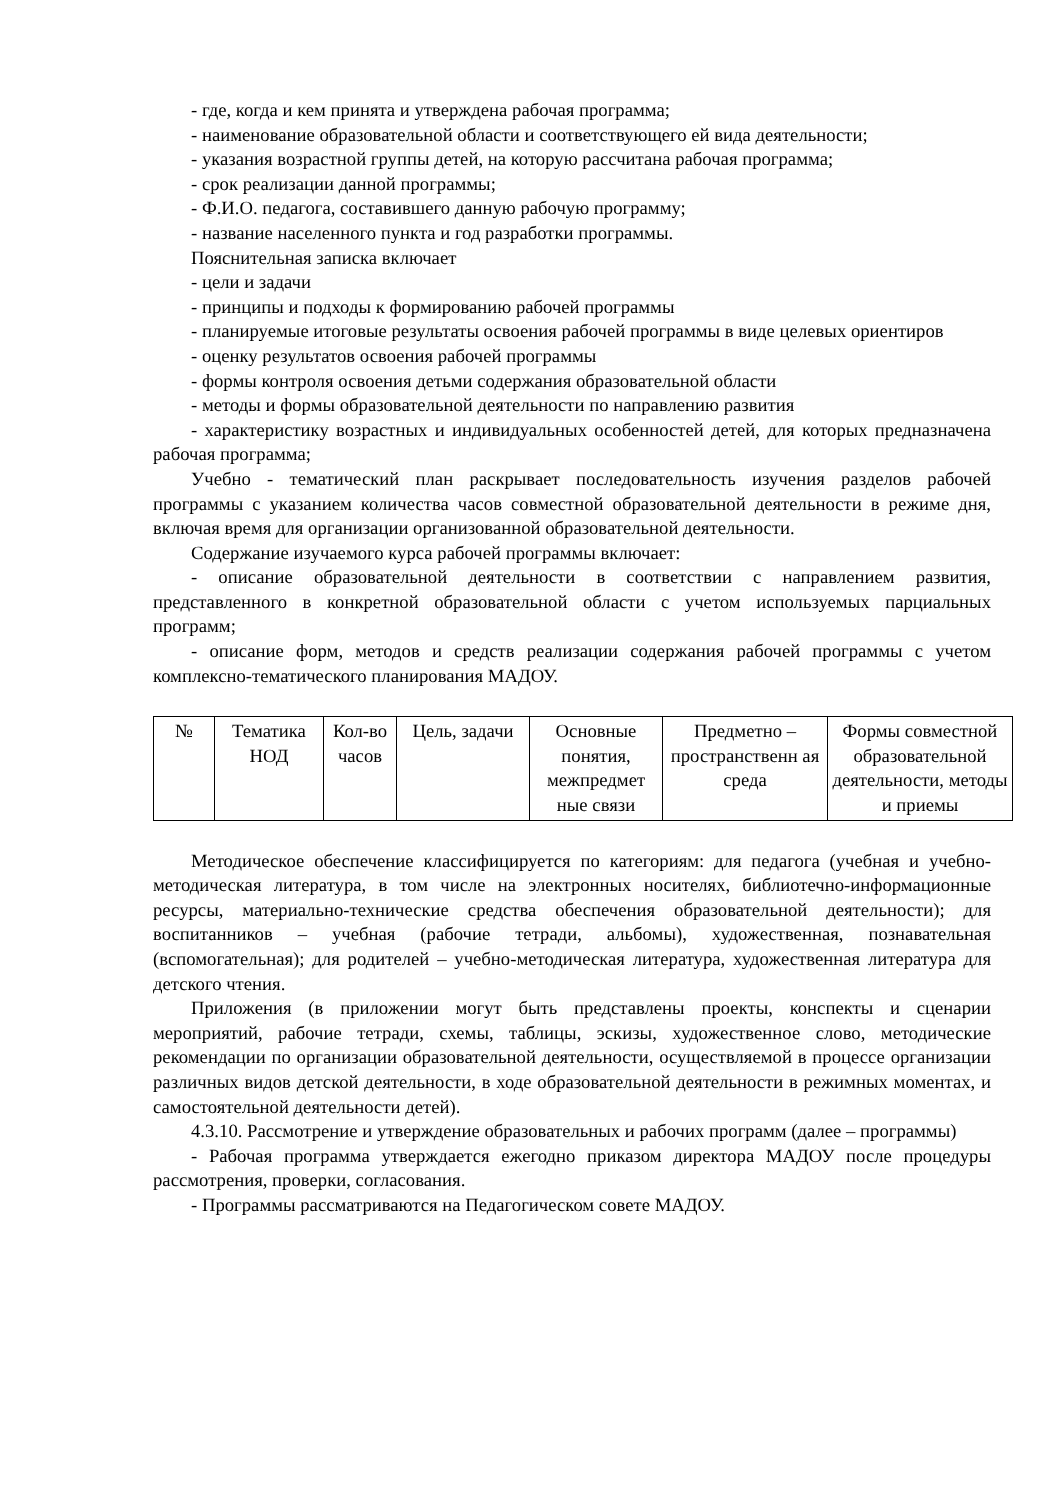- где, когда и кем принята и утверждена рабочая программа;
- наименование образовательной области и соответствующего ей вида деятельности;
- указания возрастной группы детей, на которую рассчитана рабочая программа;
- срок реализации данной программы;
- Ф.И.О. педагога, составившего данную рабочую программу;
- название населенного пункта и год разработки программы.
Пояснительная записка включает
- цели и задачи
- принципы и подходы к формированию рабочей программы
- планируемые итоговые результаты освоения рабочей программы в виде целевых ориентиров
- оценку результатов освоения рабочей программы
- формы контроля освоения детьми содержания образовательной области
- методы и формы образовательной деятельности по направлению развития
- характеристику возрастных и индивидуальных особенностей детей, для которых предназначена рабочая программа;
Учебно - тематический план раскрывает последовательность изучения разделов рабочей программы с указанием количества часов совместной образовательной деятельности в режиме дня, включая время для организации организованной образовательной деятельности.
Содержание изучаемого курса рабочей программы включает:
- описание образовательной деятельности в соответствии с направлением развития, представленного в конкретной образовательной области с учетом используемых парциальных программ;
- описание форм, методов и средств реализации содержания рабочей программы с учетом комплексно-тематического планирования МАДОУ.
| № | Тематика НОД | Кол-во часов | Цель, задачи | Основные понятия, межпредмет ные связи | Предметно – пространственн ая среда | Формы совместной образовательной деятельности, методы и приемы |
Методическое обеспечение классифицируется по категориям: для педагога (учебная и учебно-методическая литература, в том числе на электронных носителях, библиотечно-информационные ресурсы, материально-технические средства обеспечения образовательной деятельности); для воспитанников – учебная (рабочие тетради, альбомы), художественная, познавательная (вспомогательная); для родителей – учебно-методическая литература, художественная литература для детского чтения.
Приложения (в приложении могут быть представлены проекты, конспекты и сценарии мероприятий, рабочие тетради, схемы, таблицы, эскизы, художественное слово, методические рекомендации по организации образовательной деятельности, осуществляемой в процессе организации различных видов детской деятельности, в ходе образовательной деятельности в режимных моментах, и самостоятельной деятельности детей).
4.3.10. Рассмотрение и утверждение образовательных и рабочих программ (далее – программы)
- Рабочая программа утверждается ежегодно приказом директора МАДОУ после процедуры рассмотрения, проверки, согласования.
- Программы рассматриваются на Педагогическом совете МАДОУ.